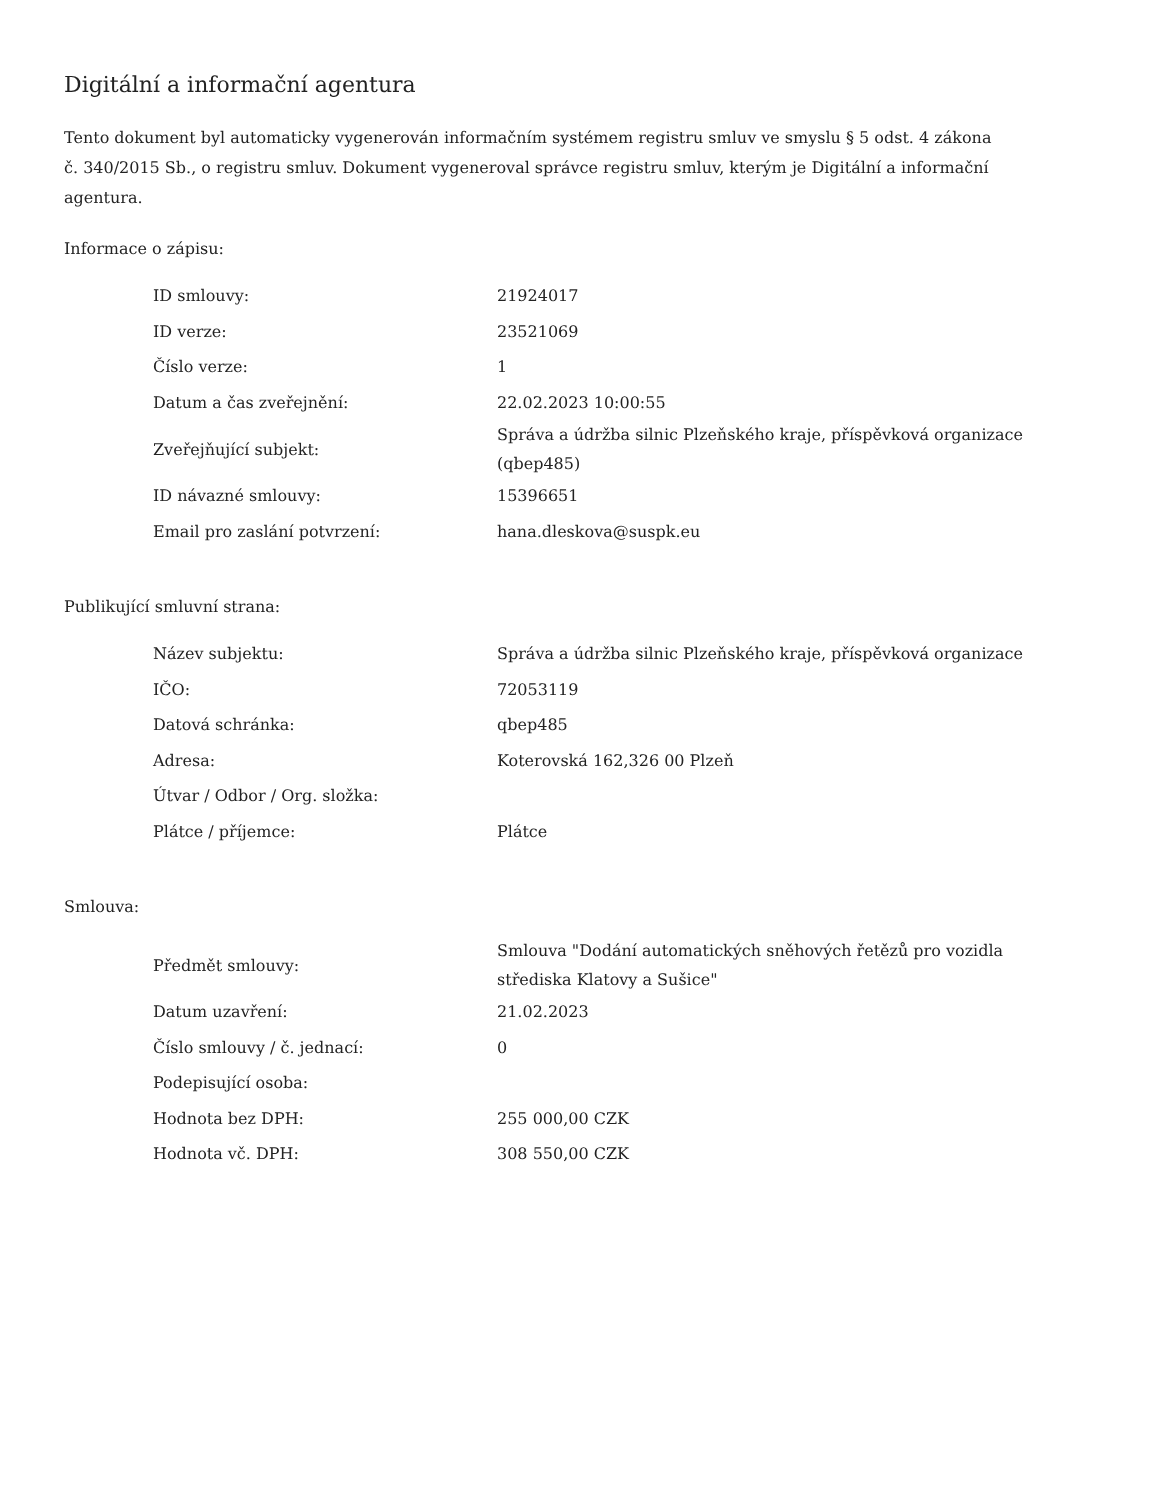Digitální a informační agentura
Tento dokument byl automaticky vygenerován informačním systémem registru smluv ve smyslu § 5 odst. 4 zákona
č. 340/2015 Sb., o registru smluv. Dokument vygeneroval správce registru smluv, kterým je Digitální a informační agentura.
Informace o zápisu:
| ID smlouvy: | 21924017 |
| ID verze: | 23521069 |
| Číslo verze: | 1 |
| Datum a čas zveřejnění: | 22.02.2023 10:00:55 |
| Zveřejňující subjekt: | Správa a údržba silnic Plzeňského kraje, příspěvková organizace (qbep485) |
| ID návazné smlouvy: | 15396651 |
| Email pro zaslání potvrzení: | hana.dleskova@suspk.eu |
Publikující smluvní strana:
| Název subjektu: | Správa a údržba silnic Plzeňského kraje, příspěvková organizace |
| IČO: | 72053119 |
| Datová schránka: | qbep485 |
| Adresa: | Koterovská 162,326 00 Plzeň |
| Útvar / Odbor / Org. složka: | |
| Plátce / příjemce: | Plátce |
Smlouva:
| Předmět smlouvy: | Smlouva "Dodání automatických sněhových řetězů pro vozidla střediska Klatovy a Sušice" |
| Datum uzavření: | 21.02.2023 |
| Číslo smlouvy / č. jednací: | 0 |
| Podepisující osoba: | |
| Hodnota bez DPH: | 255 000,00 CZK |
| Hodnota vč. DPH: | 308 550,00 CZK |